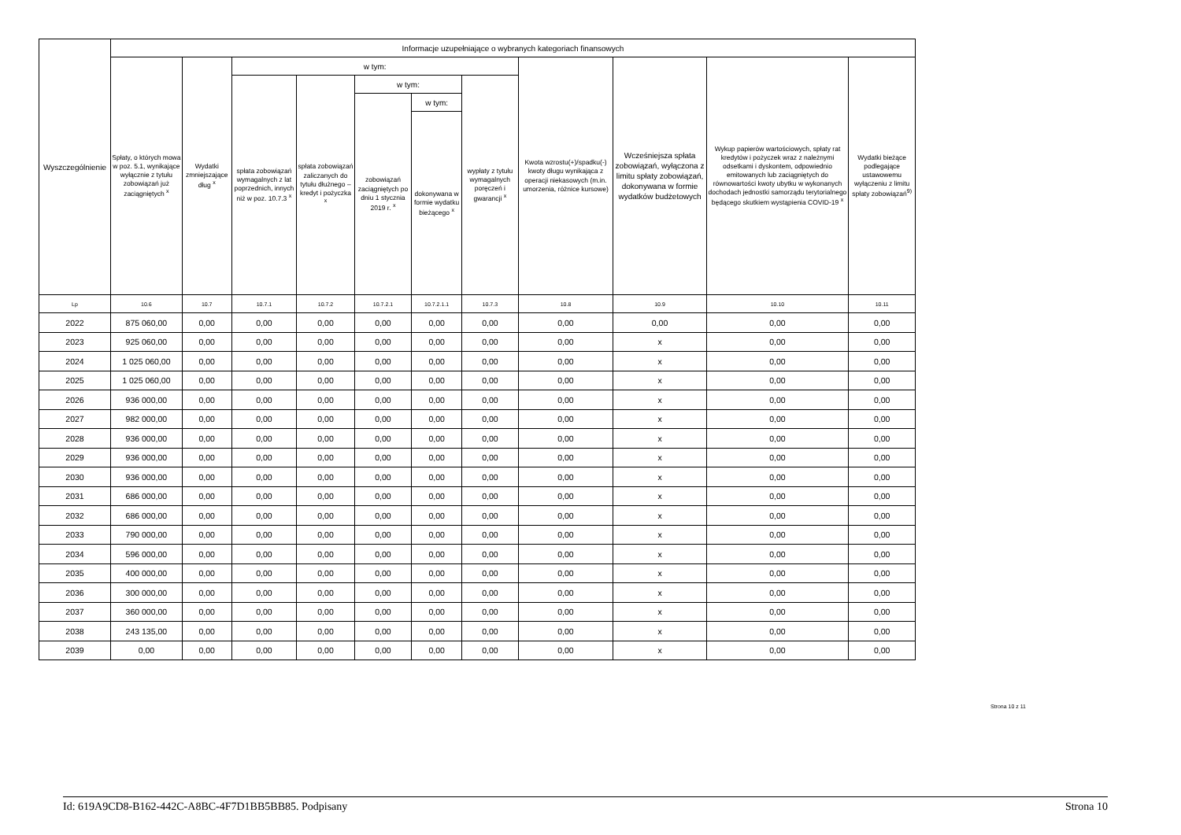| Wyszczególnienie | Informacje uzupełniające o wybranych kategoriach finansowych | | | | | | | | | | |
| --- | --- | --- | --- | --- | --- | --- | --- | --- | --- | --- | --- |
| | Spłaty, o których mowa w poz. 5.1, wynikające wyłącznie z tytułu zobowiązań już zaciągniętych <sup>x</sup> | Wydatki zmniejszające dług <sup>x</sup> | w tym: | | | | | Kwota wzrostu(+)/spadku(-) kwoty długu wynikająca z operacji niekasowych (m.in. umorzenia, różnice kursowe) | Wcześniejsza spłata zobowiązań, wyłączona z limitu spłaty zobowiązań, dokonywana w formie wydatków budżetowych | Wykup papierów wartościowych, spłaty rat kredytów i pożyczek wraz z należnymi odsetkami i dyskontem, odpowiednio emitowanych lub zaciągniętych do równowartości kwoty ubytku w wykonanych dochodach jednostki samorządu terytorialnego będącego skutkiem wystąpienia COVID-19 <sup>x</sup> | Wydatki bieżące podlegające ustawowemu wyłączeniu z limitu spłaty zobowiązań<sup>9)</sup> |
| | | | spłata zobowiązań wymagalnych z lat poprzednich, innych niż w poz. 10.7.3 <sup>x</sup> | spłata zobowiązań zaliczanych do tytułu dłużnego – kredyt i pożyczka <sup>x</sup> | w tym: | | wypłaty z tytułu wymagalnych poręczeń i gwarancji <sup>x</sup> | | | | |
| | | | | | zobowiązań zaciągniętych po dniu 1 stycznia 2019 r. <sup>x</sup> | w tym: | | | | | |
| | | | | | | dokonywana w formie wydatku bieżącego <sup>x</sup> | | | | | |
| Lp | 10.6 | 10.7 | 10.7.1 | 10.7.2 | 10.7.2.1 | 10.7.2.1.1 | 10.7.3 | 10.8 | 10.9 | 10.10 | 10.11 |
| 2022 | 875 060,00 | 0,00 | 0,00 | 0,00 | 0,00 | 0,00 | 0,00 | 0,00 | 0,00 | 0,00 | 0,00 |
| 2023 | 925 060,00 | 0,00 | 0,00 | 0,00 | 0,00 | 0,00 | 0,00 | 0,00 | x | 0,00 | 0,00 |
| 2024 | 1 025 060,00 | 0,00 | 0,00 | 0,00 | 0,00 | 0,00 | 0,00 | 0,00 | x | 0,00 | 0,00 |
| 2025 | 1 025 060,00 | 0,00 | 0,00 | 0,00 | 0,00 | 0,00 | 0,00 | 0,00 | x | 0,00 | 0,00 |
| 2026 | 936 000,00 | 0,00 | 0,00 | 0,00 | 0,00 | 0,00 | 0,00 | 0,00 | x | 0,00 | 0,00 |
| 2027 | 982 000,00 | 0,00 | 0,00 | 0,00 | 0,00 | 0,00 | 0,00 | 0,00 | x | 0,00 | 0,00 |
| 2028 | 936 000,00 | 0,00 | 0,00 | 0,00 | 0,00 | 0,00 | 0,00 | 0,00 | x | 0,00 | 0,00 |
| 2029 | 936 000,00 | 0,00 | 0,00 | 0,00 | 0,00 | 0,00 | 0,00 | 0,00 | x | 0,00 | 0,00 |
| 2030 | 936 000,00 | 0,00 | 0,00 | 0,00 | 0,00 | 0,00 | 0,00 | 0,00 | x | 0,00 | 0,00 |
| 2031 | 686 000,00 | 0,00 | 0,00 | 0,00 | 0,00 | 0,00 | 0,00 | 0,00 | x | 0,00 | 0,00 |
| 2032 | 686 000,00 | 0,00 | 0,00 | 0,00 | 0,00 | 0,00 | 0,00 | 0,00 | x | 0,00 | 0,00 |
| 2033 | 790 000,00 | 0,00 | 0,00 | 0,00 | 0,00 | 0,00 | 0,00 | 0,00 | x | 0,00 | 0,00 |
| 2034 | 596 000,00 | 0,00 | 0,00 | 0,00 | 0,00 | 0,00 | 0,00 | 0,00 | x | 0,00 | 0,00 |
| 2035 | 400 000,00 | 0,00 | 0,00 | 0,00 | 0,00 | 0,00 | 0,00 | 0,00 | x | 0,00 | 0,00 |
| 2036 | 300 000,00 | 0,00 | 0,00 | 0,00 | 0,00 | 0,00 | 0,00 | 0,00 | x | 0,00 | 0,00 |
| 2037 | 360 000,00 | 0,00 | 0,00 | 0,00 | 0,00 | 0,00 | 0,00 | 0,00 | x | 0,00 | 0,00 |
| 2038 | 243 135,00 | 0,00 | 0,00 | 0,00 | 0,00 | 0,00 | 0,00 | 0,00 | x | 0,00 | 0,00 |
| 2039 | 0,00 | 0,00 | 0,00 | 0,00 | 0,00 | 0,00 | 0,00 | 0,00 | x | 0,00 | 0,00 |
Strona 10 z 11
Id: 619A9CD8-B162-442C-A8BC-4F7D1BB5BB85. Podpisany Strona 10